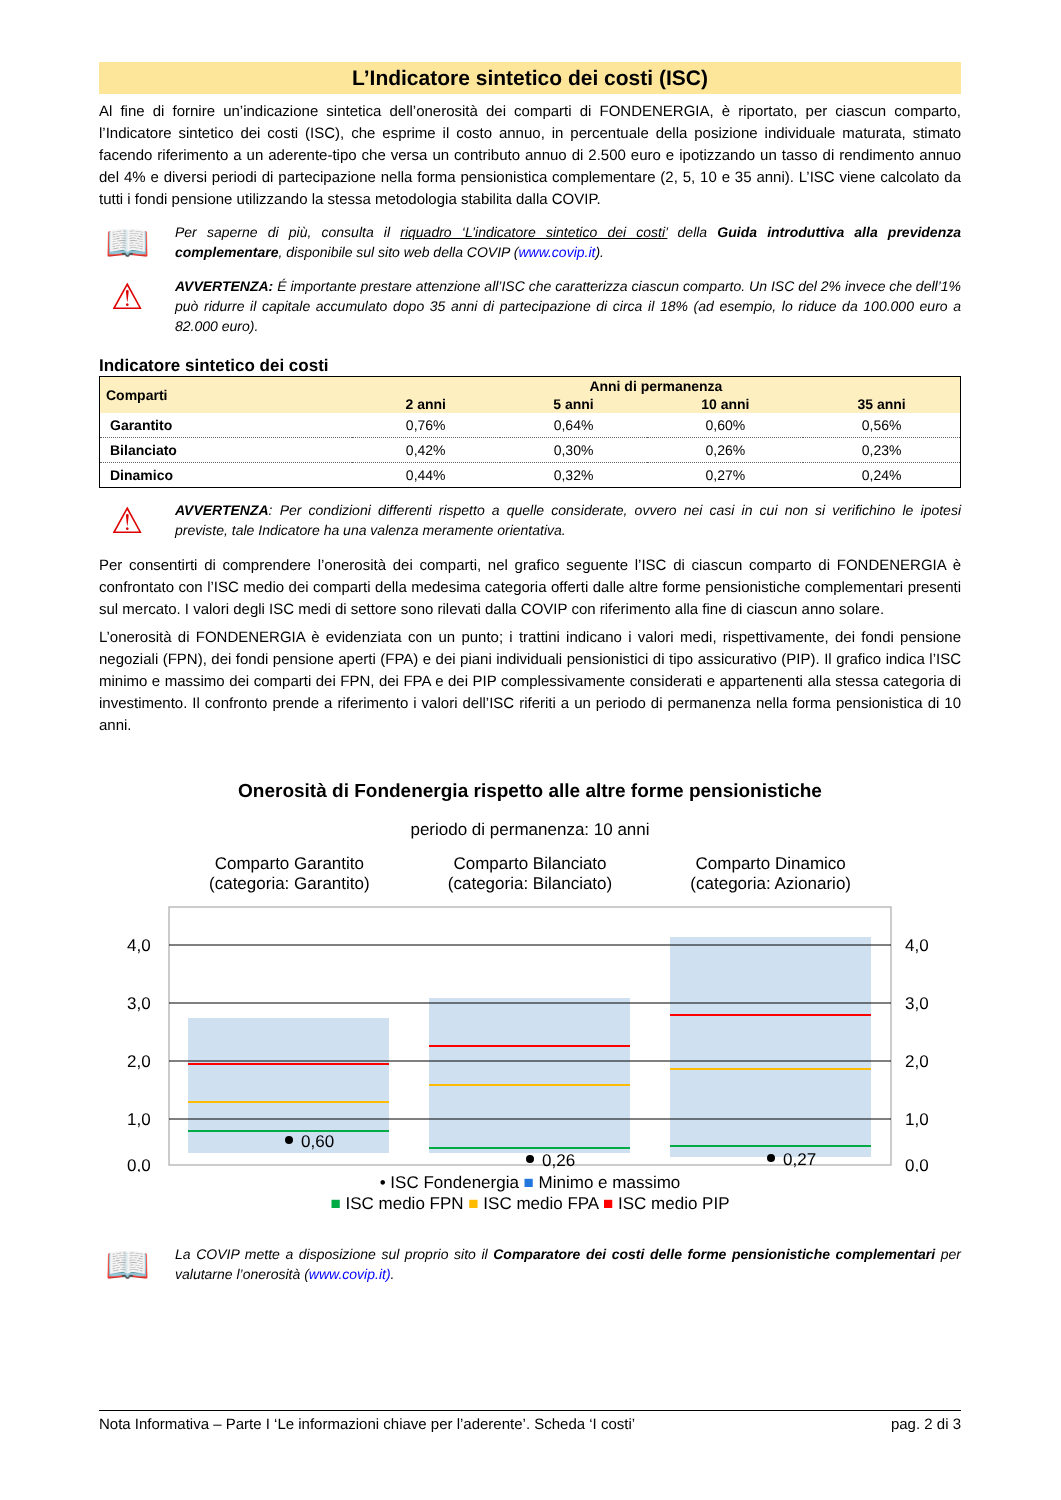L’Indicatore sintetico dei costi (ISC)
Al fine di fornire un’indicazione sintetica dell’onerosità dei comparti di FONDENERGIA, è riportato, per ciascun comparto, l’Indicatore sintetico dei costi (ISC), che esprime il costo annuo, in percentuale della posizione individuale maturata, stimato facendo riferimento a un aderente-tipo che versa un contributo annuo di 2.500 euro e ipotizzando un tasso di rendimento annuo del 4% e diversi periodi di partecipazione nella forma pensionistica complementare (2, 5, 10 e 35 anni). L’ISC viene calcolato da tutti i fondi pensione utilizzando la stessa metodologia stabilita dalla COVIP.
📖
Per saperne di più, consulta il riquadro ‘L’indicatore sintetico dei costi’ della Guida introduttiva alla previdenza complementare, disponibile sul sito web della COVIP (www.covip.it).
⚠
AVVERTENZA: É importante prestare attenzione all’ISC che caratterizza ciascun comparto. Un ISC del 2% invece che dell’1% può ridurre il capitale accumulato dopo 35 anni di partecipazione di circa il 18% (ad esempio, lo riduce da 100.000 euro a 82.000 euro).
Indicatore sintetico dei costi
| Comparti | Anni di permanenza | | | |
| --- | --- | --- | --- | --- |
| | 2 anni | 5 anni | 10 anni | 35 anni |
| Garantito | 0,76% | 0,64% | 0,60% | 0,56% |
| Bilanciato | 0,42% | 0,30% | 0,26% | 0,23% |
| Dinamico | 0,44% | 0,32% | 0,27% | 0,24% |
⚠
AVVERTENZA: Per condizioni differenti rispetto a quelle considerate, ovvero nei casi in cui non si verifichino le ipotesi previste, tale Indicatore ha una valenza meramente orientativa.
Per consentirti di comprendere l’onerosità dei comparti, nel grafico seguente l’ISC di ciascun comparto di FONDENERGIA è confrontato con l’ISC medio dei comparti della medesima categoria offerti dalle altre forme pensionistiche complementari presenti sul mercato. I valori degli ISC medi di settore sono rilevati dalla COVIP con riferimento alla fine di ciascun anno solare.
L’onerosità di FONDENERGIA è evidenziata con un punto; i trattini indicano i valori medi, rispettivamente, dei fondi pensione negoziali (FPN), dei fondi pensione aperti (FPA) e dei piani individuali pensionistici di tipo assicurativo (PIP). Il grafico indica l’ISC minimo e massimo dei comparti dei FPN, dei FPA e dei PIP complessivamente considerati e appartenenti alla stessa categoria di investimento. Il confronto prende a riferimento i valori dell’ISC riferiti a un periodo di permanenza nella forma pensionistica di 10 anni.
Onerosità di Fondenergia rispetto alle altre forme pensionistiche
periodo di permanenza: 10 anni
Comparto Garantito
(categoria: Garantito)
Comparto Bilanciato
(categoria: Bilanciato)
Comparto Dinamico
(categoria: Azionario)
0,60
0,26
0,27
4,0
3,0
2,0
1,0
0,0
4,0
3,0
2,0
1,0
0,0
• ISC Fondenergia ■ Minimo e massimo
■ ISC medio FPN ■ ISC medio FPA ■ ISC medio PIP
📖
La COVIP mette a disposizione sul proprio sito il Comparatore dei costi delle forme pensionistiche complementari per valutarne l’onerosità (www.covip.it).
Nota Informativa – Parte I ‘Le informazioni chiave per l’aderente’. Scheda ‘I costi’ pag. 2 di 3